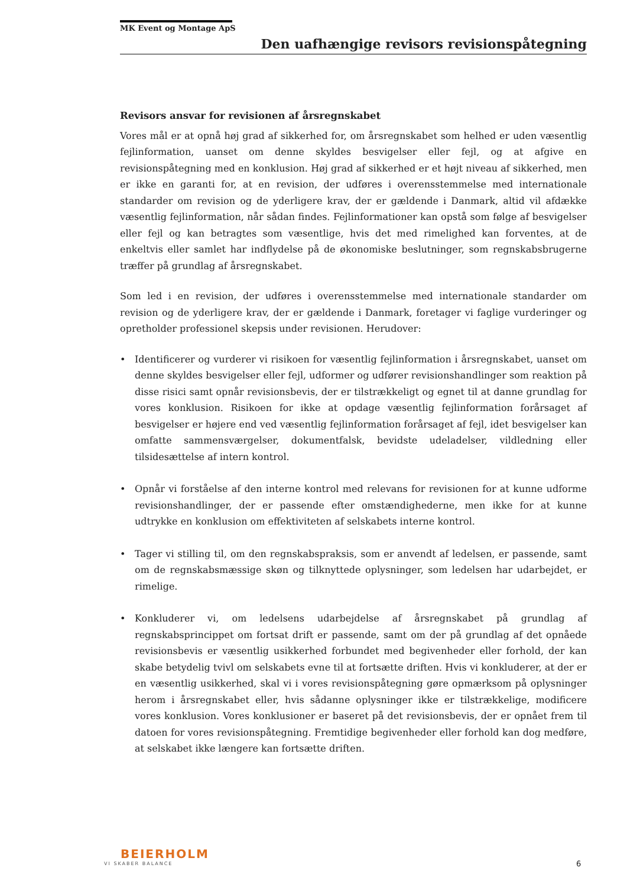MK Event og Montage ApS
Den uafhængige revisors revisionspåtegning
Revisors ansvar for revisionen af årsregnskabet
Vores mål er at opnå høj grad af sikkerhed for, om årsregnskabet som helhed er uden væsentlig fejlinformation, uanset om denne skyldes besvigelser eller fejl, og at afgive en revisionspåtegning med en konklusion. Høj grad af sikkerhed er et højt niveau af sikkerhed, men er ikke en garanti for, at en revision, der udføres i overensstemmelse med internationale standarder om revision og de yderligere krav, der er gældende i Danmark, altid vil afdække væsentlig fejlinformation, når sådan findes. Fejlinformationer kan opstå som følge af besvigelser eller fejl og kan betragtes som væsentlige, hvis det med rimelighed kan forventes, at de enkeltvis eller samlet har indflydelse på de økonomiske beslutninger, som regnskabsbrugerne træffer på grundlag af årsregnskabet.
Som led i en revision, der udføres i overensstemmelse med internationale standarder om revision og de yderligere krav, der er gældende i Danmark, foretager vi faglige vurderinger og opretholder professionel skepsis under revisionen. Herudover:
• Identificerer og vurderer vi risikoen for væsentlig fejlinformation i årsregnskabet, uanset om denne skyldes besvigelser eller fejl, udformer og udfører revisionshandlinger som reaktion på disse risici samt opnår revisionsbevis, der er tilstrækkeligt og egnet til at danne grundlag for vores konklusion. Risikoen for ikke at opdage væsentlig fejlinformation forårsaget af besvigelser er højere end ved væsentlig fejlinformation forårsaget af fejl, idet besvigelser kan omfatte sammensværgelser, dokumentfalsk, bevidste udeladelser, vildledning eller tilsidesættelse af intern kontrol.
• Opnår vi forståelse af den interne kontrol med relevans for revisionen for at kunne udforme revisionshandlinger, der er passende efter omstændighederne, men ikke for at kunne udtrykke en konklusion om effektiviteten af selskabets interne kontrol.
• Tager vi stilling til, om den regnskabspraksis, som er anvendt af ledelsen, er passende, samt om de regnskabsmæssige skøn og tilknyttede oplysninger, som ledelsen har udarbejdet, er rimelige.
• Konkluderer vi, om ledelsens udarbejdelse af årsregnskabet på grundlag af regnskabsprincippet om fortsat drift er passende, samt om der på grundlag af det opnåede revisionsbevis er væsentlig usikkerhed forbundet med begivenheder eller forhold, der kan skabe betydelig tvivl om selskabets evne til at fortsætte driften. Hvis vi konkluderer, at der er en væsentlig usikkerhed, skal vi i vores revisionspåtegning gøre opmærksom på oplysninger herom i årsregnskabet eller, hvis sådanne oplysninger ikke er tilstrækkelige, modificere vores konklusion. Vores konklusioner er baseret på det revisionsbevis, der er opnået frem til datoen for vores revisionspåtegning. Fremtidige begivenheder eller forhold kan dog medføre, at selskabet ikke længere kan fortsætte driften.
BEIERHOLM
VI SKABER BALANCE
6